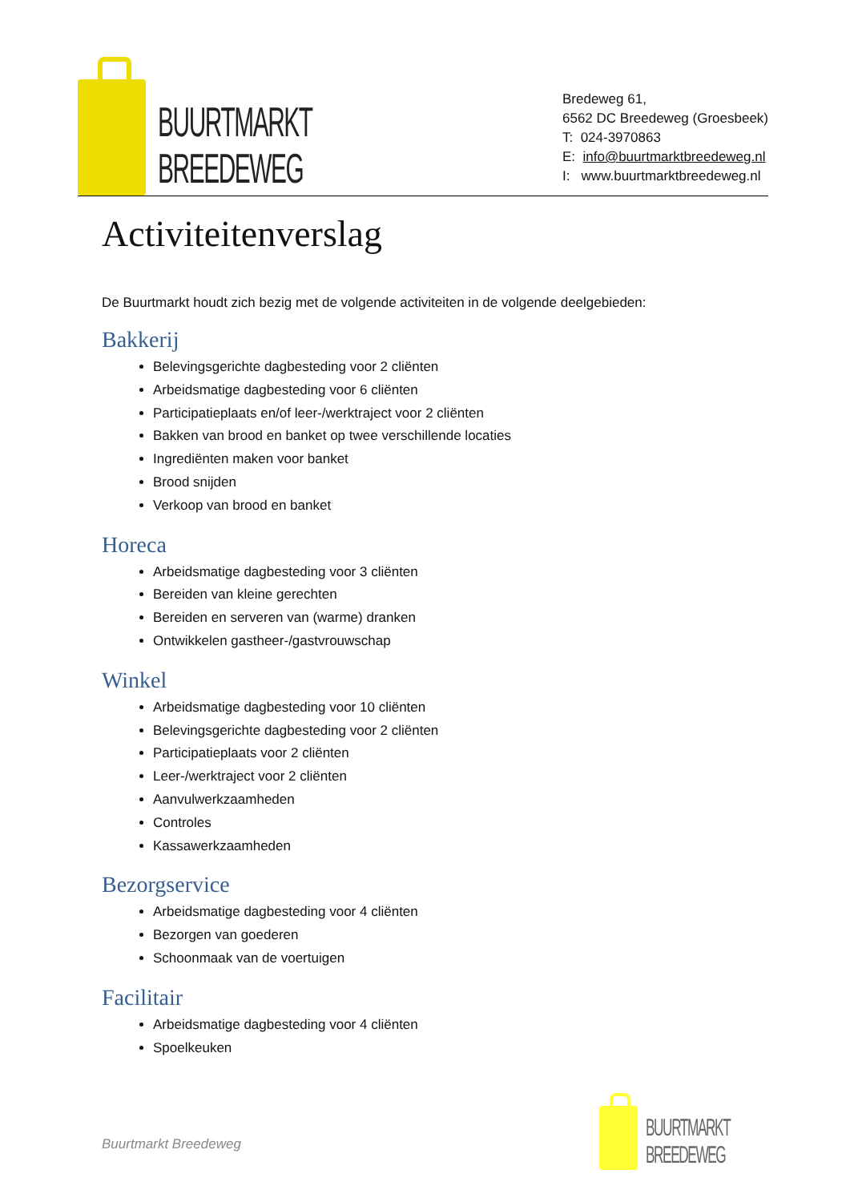BUURTMARKT
BREEDEWEG
Bredeweg 61,
6562 DC Breedeweg (Groesbeek)
T: 024-3970863
E: info@buurtmarktbreedeweg.nl
I: www.buurtmarktbreedeweg.nl
Activiteitenverslag
De Buurtmarkt houdt zich bezig met de volgende activiteiten in de volgende deelgebieden:
Bakkerij
Belevingsgerichte dagbesteding voor 2 cliënten
Arbeidsmatige dagbesteding voor 6 cliënten
Participatieplaats en/of leer-/werktraject voor 2 cliënten
Bakken van brood en banket op twee verschillende locaties
Ingrediënten maken voor banket
Brood snijden
Verkoop van brood en banket
Horeca
Arbeidsmatige dagbesteding voor 3 cliënten
Bereiden van kleine gerechten
Bereiden en serveren van (warme) dranken
Ontwikkelen gastheer-/gastvrouwschap
Winkel
Arbeidsmatige dagbesteding voor 10 cliënten
Belevingsgerichte dagbesteding voor 2 cliënten
Participatieplaats voor 2 cliënten
Leer-/werktraject voor 2 cliënten
Aanvulwerkzaamheden
Controles
Kassawerkzaamheden
Bezorgservice
Arbeidsmatige dagbesteding voor 4 cliënten
Bezorgen van goederen
Schoonmaak van de voertuigen
Facilitair
Arbeidsmatige dagbesteding voor 4 cliënten
Spoelkeuken
Buurtmarkt Breedeweg
BUURTMARKT
BREEDEWEG